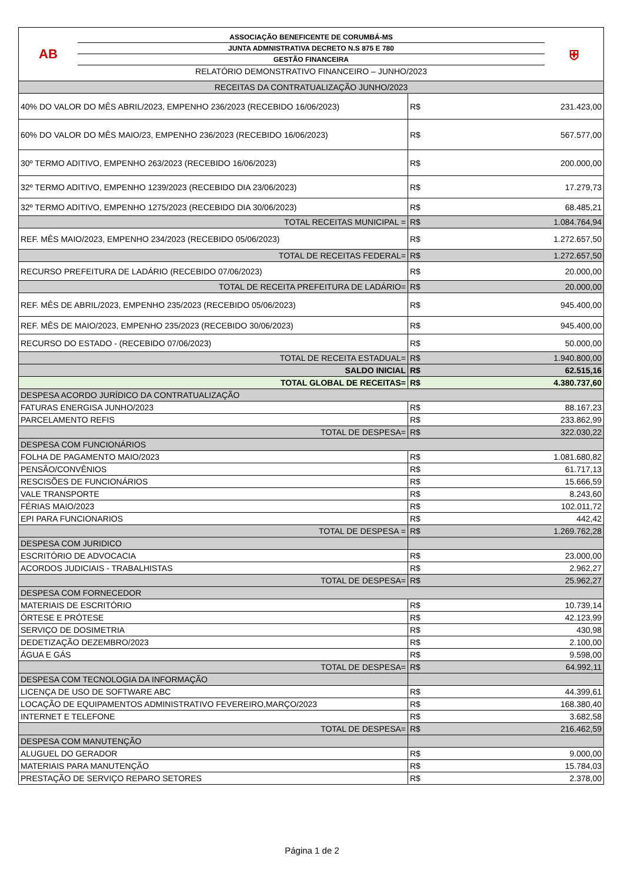AB
ASSOCIAÇÃO BENEFICENTE DE CORUMBÁ-MS
JUNTA ADMNISTRATIVA DECRETO N.S 875 E 780
GESTÃO FINANCEIRA
RELATÓRIO DEMONSTRATIVO FINANCEIRO – JUNHO/2023
⛨
| RECEITAS DA CONTRATUALIZAÇÃO JUNHO/2023 | | |
| 40% DO VALOR DO MÊS ABRIL/2023, EMPENHO 236/2023 (RECEBIDO 16/06/2023) | R$ | 231.423,00 |
| 60% DO VALOR DO MÊS MAIO/23, EMPENHO 236/2023 (RECEBIDO 16/06/2023) | R$ | 567.577,00 |
| 30º TERMO ADITIVO, EMPENHO 263/2023 (RECEBIDO 16/06/2023) | R$ | 200.000,00 |
| 32º TERMO ADITIVO, EMPENHO 1239/2023 (RECEBIDO DIA 23/06/2023) | R$ | 17.279,73 |
| 32º TERMO ADITIVO, EMPENHO 1275/2023 (RECEBIDO DIA 30/06/2023) | R$ | 68.485,21 |
| TOTAL RECEITAS MUNICIPAL = | R$ | 1.084.764,94 |
| REF. MÊS MAIO/2023, EMPENHO 234/2023 (RECEBIDO 05/06/2023) | R$ | 1.272.657,50 |
| TOTAL DE RECEITAS FEDERAL= | R$ | 1.272.657,50 |
| RECURSO PREFEITURA DE LADÁRIO (RECEBIDO 07/06/2023) | R$ | 20.000,00 |
| TOTAL DE RECEITA PREFEITURA DE LADÁRIO= | R$ | 20.000,00 |
| REF. MÊS DE ABRIL/2023, EMPENHO 235/2023 (RECEBIDO 05/06/2023) | R$ | 945.400,00 |
| REF. MÊS DE MAIO/2023, EMPENHO 235/2023 (RECEBIDO 30/06/2023) | R$ | 945.400,00 |
| RECURSO DO ESTADO - (RECEBIDO 07/06/2023) | R$ | 50.000,00 |
| TOTAL DE RECEITA ESTADUAL= | R$ | 1.940.800,00 |
| SALDO INICIAL | R$ | 62.515,16 |
| TOTAL GLOBAL DE RECEITAS= | R$ | 4.380.737,60 |
| DESPESA ACORDO JURÍDICO DA CONTRATUALIZAÇÃO | | |
| FATURAS ENERGISA JUNHO/2023 | R$ | 88.167,23 |
| PARCELAMENTO REFIS | R$ | 233.862,99 |
| TOTAL DE DESPESA= | R$ | 322.030,22 |
| DESPESA COM FUNCIONÁRIOS | | |
| FOLHA DE PAGAMENTO MAIO/2023 | R$ | 1.081.680,82 |
| PENSÃO/CONVÊNIOS | R$ | 61.717,13 |
| RESCISÕES DE FUNCIONÁRIOS | R$ | 15.666,59 |
| VALE TRANSPORTE | R$ | 8.243,60 |
| FÉRIAS MAIO/2023 | R$ | 102.011,72 |
| EPI PARA FUNCIONARIOS | R$ | 442,42 |
| TOTAL DE DESPESA = | R$ | 1.269.762,28 |
| DESPESA COM JURIDICO | | |
| ESCRITÓRIO DE ADVOCACIA | R$ | 23.000,00 |
| ACORDOS JUDICIAIS - TRABALHISTAS | R$ | 2.962,27 |
| TOTAL DE DESPESA= | R$ | 25.962,27 |
| DESPESA COM FORNECEDOR | | |
| MATERIAIS DE ESCRITÓRIO | R$ | 10.739,14 |
| ÓRTESE E PRÓTESE | R$ | 42.123,99 |
| SERVIÇO DE DOSIMETRIA | R$ | 430,98 |
| DEDETIZAÇÃO DEZEMBRO/2023 | R$ | 2.100,00 |
| ÁGUA E GÁS | R$ | 9.598,00 |
| TOTAL DE DESPESA= | R$ | 64.992,11 |
| DESPESA COM TECNOLOGIA DA INFORMAÇÃO | | |
| LICENÇA DE USO DE SOFTWARE ABC | R$ | 44.399,61 |
| LOCAÇÃO DE EQUIPAMENTOS ADMINISTRATIVO FEVEREIRO,MARÇO/2023 | R$ | 168.380,40 |
| INTERNET E TELEFONE | R$ | 3.682,58 |
| TOTAL DE DESPESA= | R$ | 216.462,59 |
| DESPESA COM MANUTENÇÃO | | |
| ALUGUEL DO GERADOR | R$ | 9.000,00 |
| MATERIAIS PARA MANUTENÇÃO | R$ | 15.784,03 |
| PRESTAÇÃO DE SERVIÇO REPARO SETORES | R$ | 2.378,00 |
Página 1 de 2